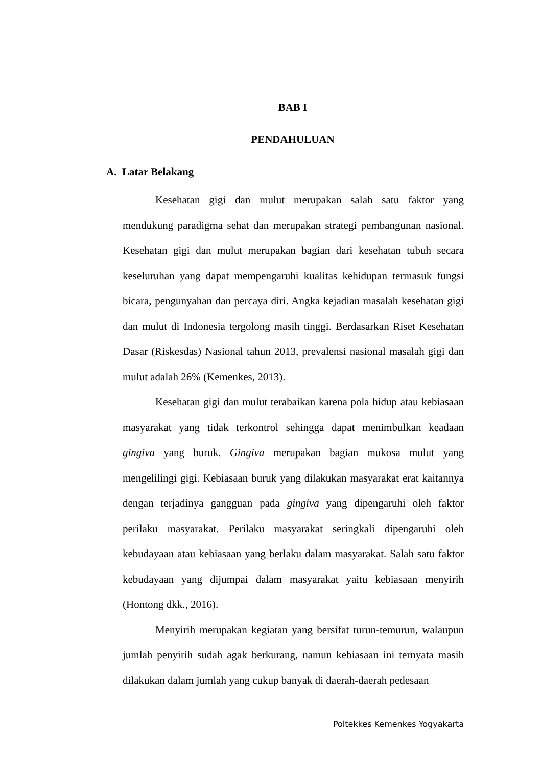BAB I
PENDAHULUAN
A. Latar Belakang
Kesehatan gigi dan mulut merupakan salah satu faktor yang mendukung paradigma sehat dan merupakan strategi pembangunan nasional. Kesehatan gigi dan mulut merupakan bagian dari kesehatan tubuh secara keseluruhan yang dapat mempengaruhi kualitas kehidupan termasuk fungsi bicara, pengunyahan dan percaya diri. Angka kejadian masalah kesehatan gigi dan mulut di Indonesia tergolong masih tinggi. Berdasarkan Riset Kesehatan Dasar (Riskesdas) Nasional tahun 2013, prevalensi nasional masalah gigi dan mulut adalah 26% (Kemenkes, 2013).
Kesehatan gigi dan mulut terabaikan karena pola hidup atau kebiasaan masyarakat yang tidak terkontrol sehingga dapat menimbulkan keadaan gingiva yang buruk. Gingiva merupakan bagian mukosa mulut yang mengelilingi gigi. Kebiasaan buruk yang dilakukan masyarakat erat kaitannya dengan terjadinya gangguan pada gingiva yang dipengaruhi oleh faktor perilaku masyarakat. Perilaku masyarakat seringkali dipengaruhi oleh kebudayaan atau kebiasaan yang berlaku dalam masyarakat. Salah satu faktor kebudayaan yang dijumpai dalam masyarakat yaitu kebiasaan menyirih (Hontong dkk., 2016).
Menyirih merupakan kegiatan yang bersifat turun-temurun, walaupun jumlah penyirih sudah agak berkurang, namun kebiasaan ini ternyata masih dilakukan dalam jumlah yang cukup banyak di daerah-daerah pedesaan
Poltekkes Kemenkes Yogyakarta